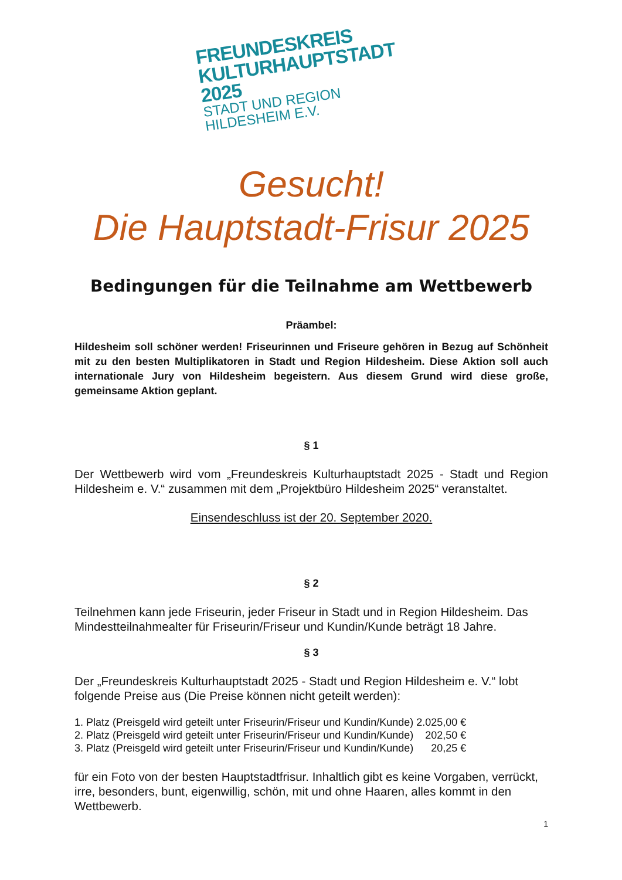FREUNDESKREIS
KULTURHAUPTSTADT 2025
STADT UND REGION HILDESHEIM E.V.
Gesucht!
Die Hauptstadt-Frisur 2025
Bedingungen für die Teilnahme am Wettbewerb
Präambel:
Hildesheim soll schöner werden! Friseurinnen und Friseure gehören in Bezug auf Schönheit mit zu den besten Multiplikatoren in Stadt und Region Hildesheim. Diese Aktion soll auch internationale Jury von Hildesheim begeistern. Aus diesem Grund wird diese große, gemeinsame Aktion geplant.
§ 1
Der Wettbewerb wird vom „Freundeskreis Kulturhauptstadt 2025 - Stadt und Region Hildesheim e. V.“ zusammen mit dem „Projektbüro Hildesheim 2025“ veranstaltet.
Einsendeschluss ist der 20. September 2020.
§ 2
Teilnehmen kann jede Friseurin, jeder Friseur in Stadt und in Region Hildesheim. Das Mindestteilnahmealter für Friseurin/Friseur und Kundin/Kunde beträgt 18 Jahre.
§ 3
Der „Freundeskreis Kulturhauptstadt 2025 - Stadt und Region Hildesheim e. V.“ lobt folgende Preise aus (Die Preise können nicht geteilt werden):
1. Platz (Preisgeld wird geteilt unter Friseurin/Friseur und Kundin/Kunde) 2.025,00 €
2. Platz (Preisgeld wird geteilt unter Friseurin/Friseur und Kundin/Kunde) 202,50 €
3. Platz (Preisgeld wird geteilt unter Friseurin/Friseur und Kundin/Kunde) 20,25 €
für ein Foto von der besten Hauptstadtfrisur. Inhaltlich gibt es keine Vorgaben, verrückt, irre, besonders, bunt, eigenwillig, schön, mit und ohne Haaren, alles kommt in den Wettbewerb.
1